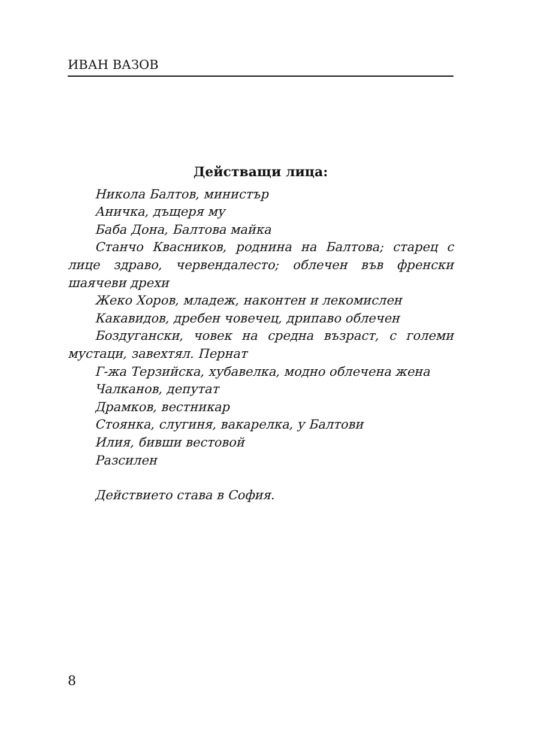ИВАН ВАЗОВ
Действащи лица:
Никола Балтов, министър
Аничка, дъщеря му
Баба Дона, Балтова майка
Станчо Квасников, роднина на Балтова; старец с лице здраво, червендалесто; облечен във френски шаячеви дрехи
Жеко Хоров, младеж, наконтен и лекомислен
Какавидов, дребен човечец, дрипаво облечен
Боздугански, човек на средна възраст, с големи мустаци, завехтял. Пернат
Г-жа Терзийска, хубавелка, модно облечена жена
Чалканов, депутат
Драмков, вестникар
Стоянка, слугиня, вакарелка, у Балтови
Илия, бивши вестовой
Разсилен
Действието става в София.
8